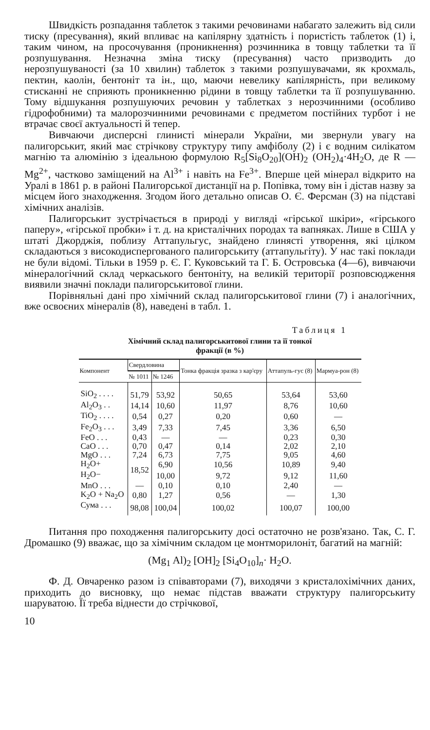Швидкість розпадання таблеток з такими речовинами набагато залежить від сили тиску (пресування), який впливає на капілярну здатність і пористість таблеток (1) і, таким чином, на просочування (проникнення) розчинника в товщу таблетки та її розпушування. Незначна зміна тиску (пресування) часто призводить до нерозпушуваності (за 10 хвилин) таблеток з такими розпушувачами, як крохмаль, пектин, каолін, бентоніт та ін., що, маючи невелику капілярність, при великому стисканні не сприяють проникненню рідини в товщу таблетки та її розпушуванню. Тому відшукання розпушуючих речовин у таблетках з нерозчинними (особливо гідрофобними) та малорозчинними речовинами є предметом постійних турбот і не втрачає своєї актуальності й тепер.
Вивчаючи дисперсні глинисті мінерали України, ми звернули увагу на палигорськит, який має стрічкову структуру типу амфіболу (2) і є водним силікатом магнію та алюмінію з ідеальною формулою R<sub>5</sub>[Si<sub>8</sub>O<sub>20</sub>](OH)<sub>2</sub> (OH<sub>2</sub>)<sub>4</sub>·4H<sub>2</sub>O, де R — Mg<sup>2+</sup>, частково заміщений на Al<sup>3+</sup> і навіть на Fe<sup>3+</sup>. Вперше цей мінерал відкрито на Уралі в 1861 р. в районі Палигорської дистанції на р. Попівка, тому він і дістав назву за місцем його знаходження. Згодом його детально описав О. Є. Ферсман (3) на підставі хімічних аналізів.
Палигорськит зустрічається в природі у вигляді «гірської шкіри», «гірського паперу», «гірської пробки» і т. д. на кристалічних породах та вапняках. Лише в США у штаті Джорджія, поблизу Аттапульгус, знайдено глинясті утворення, які цілком складаються з високодиспергованого палигорськиту (аттапульгіту). У нас такі поклади не були відомі. Тільки в 1959 р. Є. Г. Куковський та Г. Б. Островська (4—6), вивчаючи мінералогічний склад черкаського бентоніту, на великій території розповсюдження виявили значні поклади палигорськитової глини.
Порівняльні дані про хімічний склад палигорськитової глини (7) і аналогічних, вже освоєних мінералів (8), наведені в табл. 1.
Таблиця 1
Хімічний склад палигорськитової глини та її тонкої
фракції (в %)
| Компонент | Свердловина | | Тонка фракція зразка з кар'єру | Аттапуль-гус (8) | Мармуа-рон (8) |
| --- | --- | --- | --- | --- | --- |
| | № 1011 | № 1246 | | | |
| SiO<sub>2</sub> . . . . | 51,79 | 53,92 | 50,65 | 53,64 | 53,60 |
| Al<sub>2</sub>O<sub>3</sub> . . | 14,14 | 10,60 | 11,97 | 8,76 | 10,60 |
| TiO<sub>2</sub> . . . . | 0,54 | 0,27 | 0,20 | 0,60 | — |
| Fe<sub>2</sub>O<sub>3</sub> . . . | 3,49 | 7,33 | 7,45 | 3,36 | 6,50 |
| FeO . . . | 0,43 | — | — | 0,23 | 0,30 |
| CaO . . . | 0,70 | 0,47 | 0,14 | 2,02 | 2,10 |
| MgO . . . | 7,24 | 6,73 | 7,75 | 9,05 | 4,60 |
| H<sub>2</sub>O+ | 18,52 | 6,90 | 10,56 | 10,89 | 9,40 |
| H<sub>2</sub>O− | | 10,00 | 9,72 | 9,12 | 11,60 |
| MnO . . . | — | 0,10 | 0,10 | 2,40 | — |
| K<sub>2</sub>O + Na<sub>2</sub>O | 0,80 | 1,27 | 0,56 | — | 1,30 |
| Сума . . . | 98,08 | 100,04 | 100,02 | 100,07 | 100,00 |
Питання про походження палигорськиту досі остаточно не розв'язано. Так, С. Г. Дромашко (9) вважає, що за хімічним складом це монтморилоніт, багатий на магній:
(Mg<sub>1</sub> Al)<sub>2</sub> [OH]<sub>2</sub> [Si<sub>4</sub>O<sub>10</sub>]<sub>n</sub>· H<sub>2</sub>O.
Ф. Д. Овчаренко разом із співавторами (7), виходячи з кристалохімічних даних, приходить до висновку, що немає підстав вважати структуру палигорськиту шаруватою. Її треба віднести до стрічкової,
10